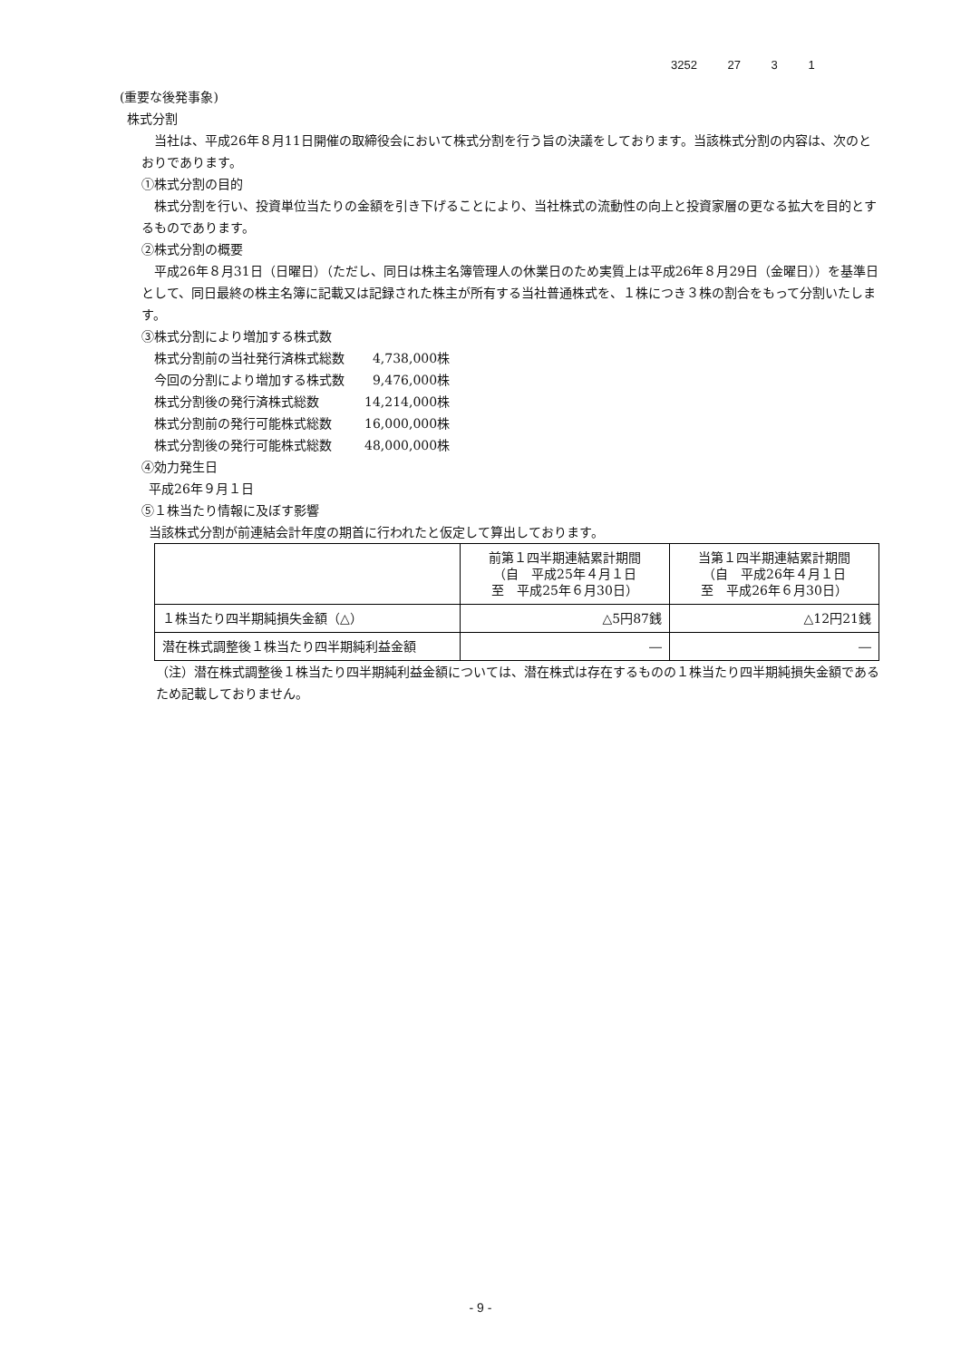3252 27 3 1
(重要な後発事象)
株式分割
当社は、平成26年８月11日開催の取締役会において株式分割を行う旨の決議をしております。当該株式分割の内容は、次のとおりであります。
①株式分割の目的
株式分割を行い、投資単位当たりの金額を引き下げることにより、当社株式の流動性の向上と投資家層の更なる拡大を目的とするものであります。
②株式分割の概要
平成26年８月31日（日曜日）（ただし、同日は株主名簿管理人の休業日のため実質上は平成26年８月29日（金曜日））を基準日として、同日最終の株主名簿に記載又は記録された株主が所有する当社普通株式を、１株につき３株の割合をもって分割いたします。
③株式分割により増加する株式数
| 株式分割前の当社発行済株式総数 | 4,738,000株 |
| 今回の分割により増加する株式数 | 9,476,000株 |
| 株式分割後の発行済株式総数 | 14,214,000株 |
| 株式分割前の発行可能株式総数 | 16,000,000株 |
| 株式分割後の発行可能株式総数 | 48,000,000株 |
④効力発生日
平成26年９月１日
⑤１株当たり情報に及ぼす影響
当該株式分割が前連結会計年度の期首に行われたと仮定して算出しております。
| | 前第１四半期連結累計期間 （自 平成25年４月１日 至 平成25年６月30日） | 当第１四半期連結累計期間 （自 平成26年４月１日 至 平成26年６月30日） |
| --- | --- | --- |
| １株当たり四半期純損失金額（△） | △5円87銭 | △12円21銭 |
| 潜在株式調整後１株当たり四半期純利益金額 | ― | ― |
（注）潜在株式調整後１株当たり四半期純利益金額については、潜在株式は存在するものの１株当たり四半期純損失金額であるため記載しておりません。
- 9 -